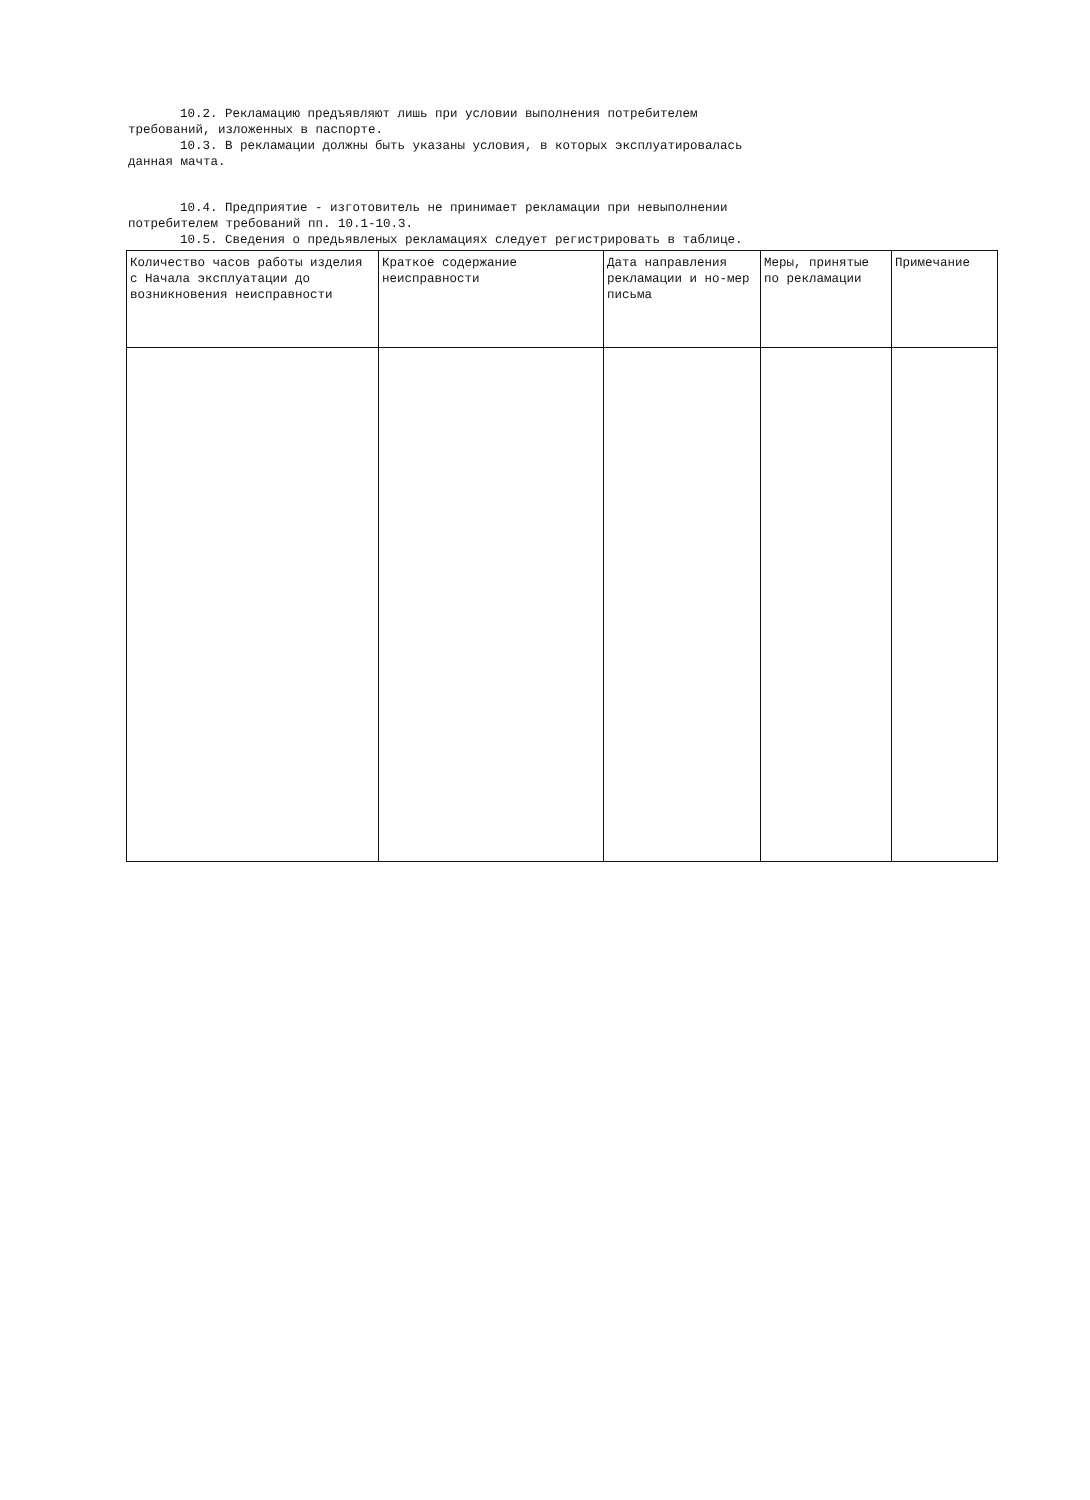10.2. Рекламацию предъявляют лишь при условии выполнения потребителем требований, изложенных в паспорте.
10.3. В рекламации должны быть указаны условия, в которых эксплуатировалась данная мачта.
10.4. Предприятие - изготовитель не принимает рекламации при невыполнении потребителем требований пп. 10.1-10.3.
10.5. Сведения о предьявленых рекламациях следует регистрировать в таблице.
| Количество часов работы изделия с Начала эксплуатации до возникновения неисправности | Краткое содержание неисправности | Дата направления рекламации и но-мер письма | Меры, принятые по рекламации | Примечание |
| --- | --- | --- | --- | --- |